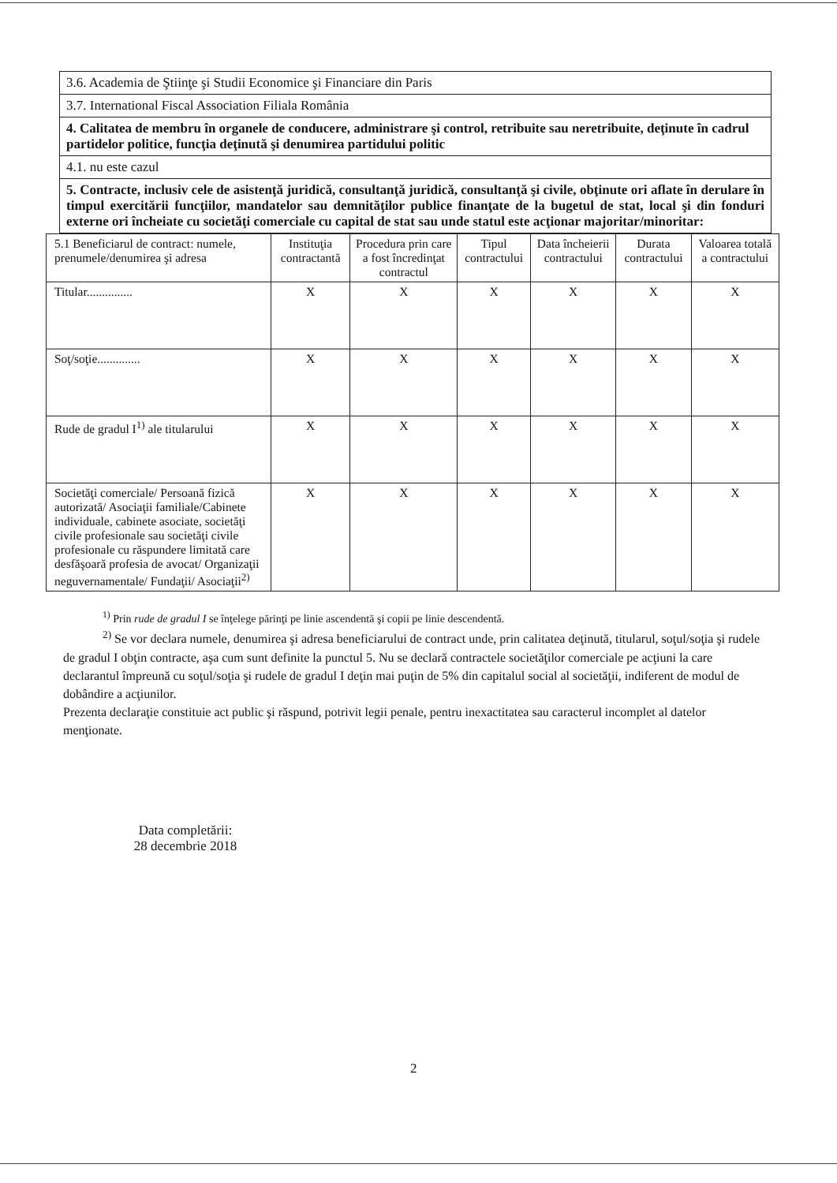| 3.6. Academia de Ştiinţe şi Studii Economice şi Financiare din Paris |
| 3.7. International Fiscal Association Filiala România |
| 4. Calitatea de membru în organele de conducere, administrare şi control, retribuite sau neretribuite, deţinute în cadrul partidelor politice, funcţia deţinută şi denumirea partidului politic |
| 4.1. nu este cazul |
| 5. Contracte, inclusiv cele de asistenţă juridică, consultanţă juridică, consultanţă şi civile, obţinute ori aflate în derulare în timpul exercitării funcţiilor, mandatelor sau demnităţilor publice finanţate de la bugetul de stat, local şi din fonduri externe ori încheiate cu societăţi comerciale cu capital de stat sau unde statul este acţionar majoritar/minoritar: |
| 5.1 Beneficiarul de contract: numele, prenumele/denumirea şi adresa | Instituţia contractantă | Procedura prin care a fost încredinţat contractul | Tipul contractului | Data încheierii contractului | Durata contractului | Valoarea totală a contractului |
| Titular............... | X | X | X | X | X | X |
| Soţ/soţie.............. | X | X | X | X | X | X |
| Rude de gradul I<sup>1)</sup> ale titularului | X | X | X | X | X | X |
| Societăţi comerciale/ Persoană fizică autorizată/ Asociaţii familiale/Cabinete individuale, cabinete asociate, societăţi civile profesionale sau societăţi civile profesionale cu răspundere limitată care desfăşoară profesia de avocat/ Organizaţii neguvernamentale/ Fundaţii/ Asociaţii<sup>2)</sup> | X | X | X | X | X | X |
<sup>1)</sup> Prin rude de gradul I se înţelege părinţi pe linie ascendentă şi copii pe linie descendentă.
<sup>2)</sup> Se vor declara numele, denumirea şi adresa beneficiarului de contract unde, prin calitatea deţinută, titularul, soţul/soţia şi rudele de gradul I obţin contracte, aşa cum sunt definite la punctul 5. Nu se declară contractele societăţilor comerciale pe acţiuni la care declarantul împreună cu soţul/soţia şi rudele de gradul I deţin mai puţin de 5% din capitalul social al societăţii, indiferent de modul de dobândire a acţiunilor.
Prezenta declaraţie constituie act public şi răspund, potrivit legii penale, pentru inexactitatea sau caracterul incomplet al datelor menţionate.
Data completării:
28 decembrie 2018
2